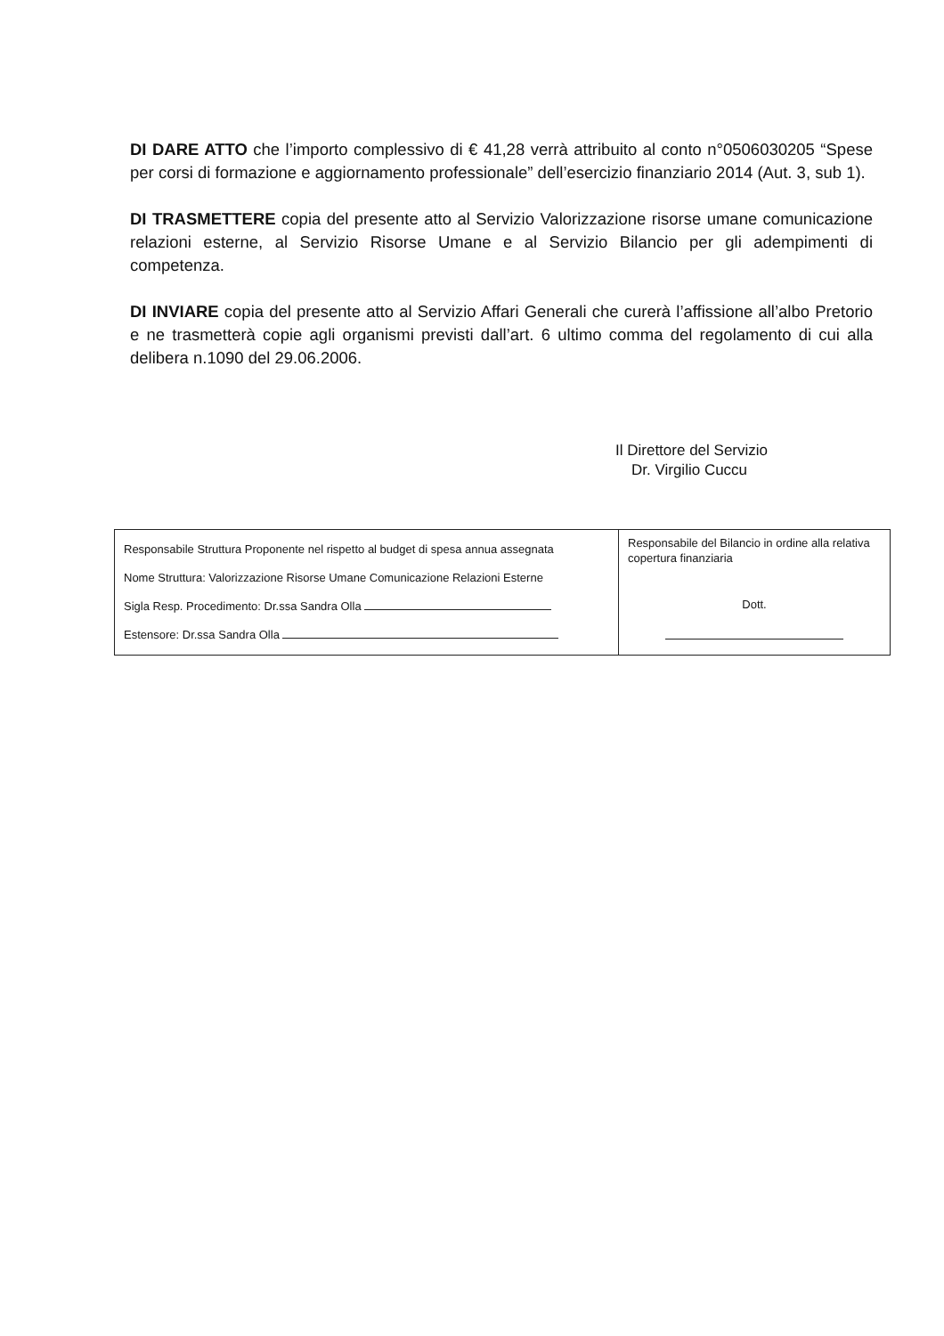DI DARE ATTO che l’importo complessivo di € 41,28 verrà attribuito al conto n°0506030205 “Spese per corsi di formazione e aggiornamento professionale” dell’esercizio finanziario 2014 (Aut. 3, sub 1).
DI TRASMETTERE copia del presente atto al Servizio Valorizzazione risorse umane comunicazione relazioni esterne, al Servizio Risorse Umane e al Servizio Bilancio per gli adempimenti di competenza.
DI INVIARE copia del presente atto al Servizio Affari Generali che curerà l’affissione all’albo Pretorio e ne trasmetterà copie agli organismi previsti dall’art. 6 ultimo comma del regolamento di cui alla delibera n.1090 del 29.06.2006.
Il Direttore del Servizio
Dr. Virgilio Cuccu
| Responsabile Struttura Proponente nel rispetto al budget di spesa annua assegnata Nome Struttura: Valorizzazione Risorse Umane Comunicazione Relazioni Esterne Sigla Resp. Procedimento: Dr.ssa Sandra Olla Estensore: Dr.ssa Sandra Olla | Responsabile del Bilancio in ordine alla relativa copertura finanziaria Dott. |